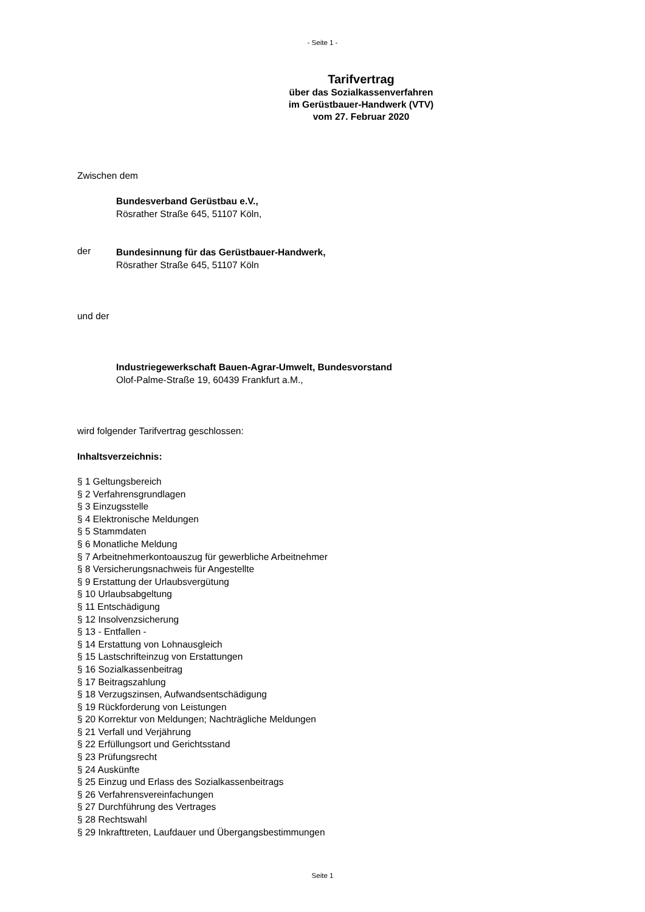- Seite 1 -
Tarifvertrag
über das Sozialkassenverfahren
im Gerüstbauer-Handwerk (VTV)
vom 27. Februar 2020
Zwischen dem
Bundesverband Gerüstbau e.V.,
Rösrather Straße 645, 51107 Köln,
der
Bundesinnung für das Gerüstbauer-Handwerk,
Rösrather Straße 645, 51107 Köln
und der
Industriegewerkschaft Bauen-Agrar-Umwelt, Bundesvorstand
Olof-Palme-Straße 19, 60439 Frankfurt a.M.,
wird folgender Tarifvertrag geschlossen:
Inhaltsverzeichnis:
§ 1 Geltungsbereich
§ 2 Verfahrensgrundlagen
§ 3 Einzugsstelle
§ 4 Elektronische Meldungen
§ 5 Stammdaten
§ 6 Monatliche Meldung
§ 7 Arbeitnehmerkontoauszug für gewerbliche Arbeitnehmer
§ 8 Versicherungsnachweis für Angestellte
§ 9 Erstattung der Urlaubsvergütung
§ 10 Urlaubsabgeltung
§ 11 Entschädigung
§ 12 Insolvenzsicherung
§ 13 - Entfallen -
§ 14 Erstattung von Lohnausgleich
§ 15 Lastschrifteinzug von Erstattungen
§ 16 Sozialkassenbeitrag
§ 17 Beitragszahlung
§ 18 Verzugszinsen, Aufwandsentschädigung
§ 19 Rückforderung von Leistungen
§ 20 Korrektur von Meldungen; Nachträgliche Meldungen
§ 21 Verfall und Verjährung
§ 22 Erfüllungsort und Gerichtsstand
§ 23 Prüfungsrecht
§ 24 Auskünfte
§ 25 Einzug und Erlass des Sozialkassenbeitrags
§ 26 Verfahrensvereinfachungen
§ 27 Durchführung des Vertrages
§ 28 Rechtswahl
§ 29 Inkrafttreten, Laufdauer und Übergangsbestimmungen
Seite 1